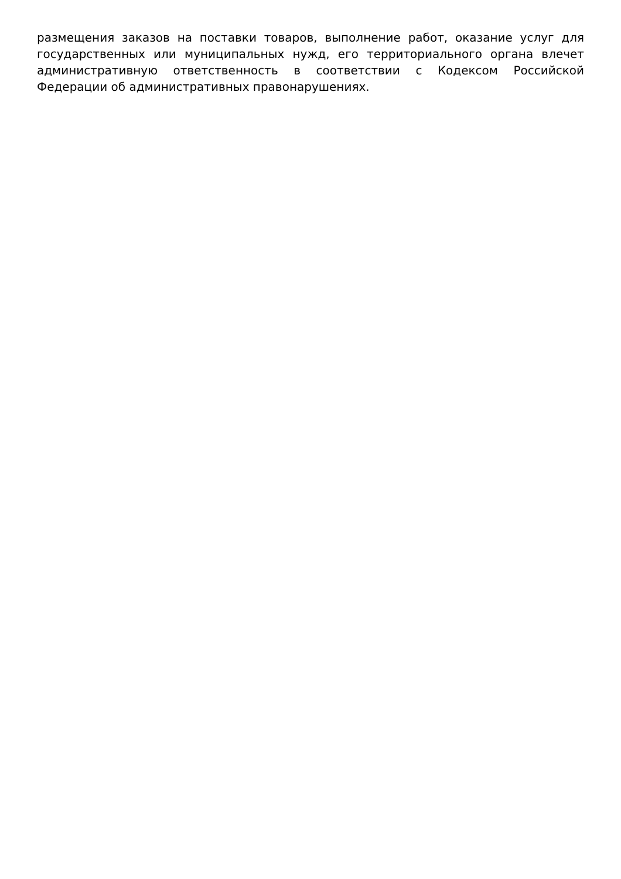размещения заказов на поставки товаров, выполнение работ, оказание услуг для государственных или муниципальных нужд, его территориального органа влечет административную ответственность в соответствии с Кодексом Российской Федерации об административных правонарушениях.